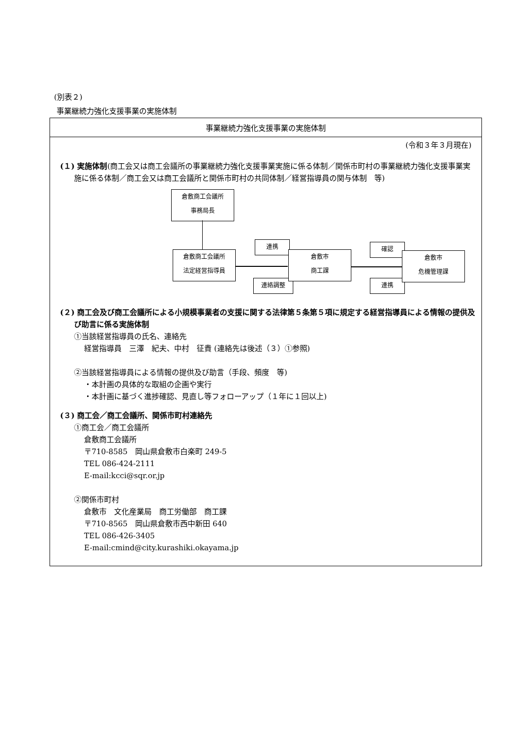(別表２)
事業継続力強化支援事業の実施体制
事業継続力強化支援事業の実施体制
(令和３年３月現在)
(１) 実施体制(商工会又は商工会議所の事業継続力強化支援事業実施に係る体制／関係市町村の事業継続力強化支援事業実施に係る体制／商工会又は商工会議所と関係市町村の共同体制／経営指導員の関与体制　等)
倉敷商工会議所
事務局長
倉敷商工会議所
法定経営指導員
連携
連絡調整
倉敷市
商工課
確認
連携
倉敷市
危機管理課
(２) 商工会及び商工会議所による小規模事業者の支援に関する法律第５条第５項に規定する経営指導員による情報の提供及び助言に係る実施体制
①当該経営指導員の氏名、連絡先
経営指導員　三澤　紀夫、中村　征貴 (連絡先は後述（３）①参照)
②当該経営指導員による情報の提供及び助言（手段、頻度　等)
・本計画の具体的な取組の企画や実行
・本計画に基づく進捗確認、見直し等フォローアップ（１年に１回以上)
(３) 商工会／商工会議所、関係市町村連絡先
①商工会／商工会議所
倉敷商工会議所
〒710-8585　岡山県倉敷市白楽町 249-5
TEL 086-424-2111
E-mail:kcci@sqr.or.jp
②関係市町村
倉敷市　文化産業局　商工労働部　商工課
〒710-8565　岡山県倉敷市西中新田 640
TEL 086-426-3405
E-mail:cmind@city.kurashiki.okayama.jp